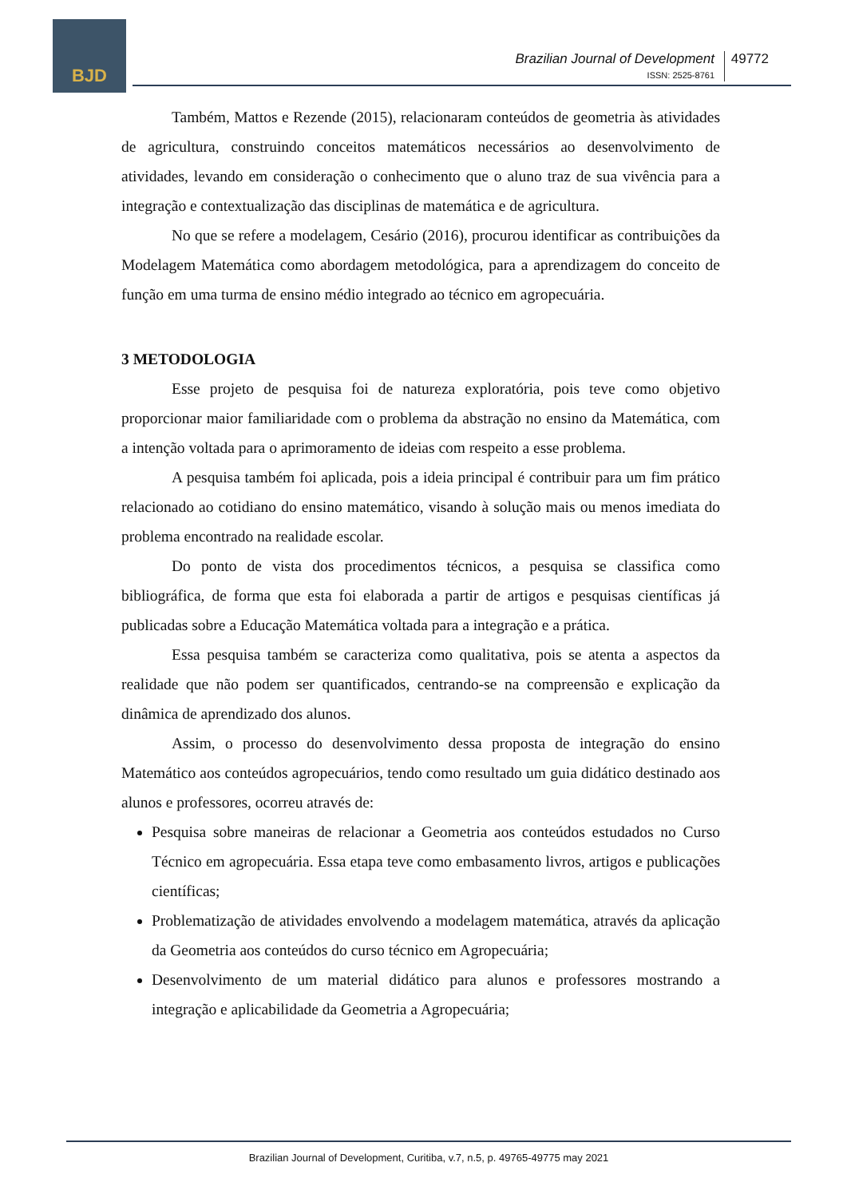BJD
Brazilian Journal of Development
ISSN: 2525-8761
49772
Também, Mattos e Rezende (2015), relacionaram conteúdos de geometria às atividades de agricultura, construindo conceitos matemáticos necessários ao desenvolvimento de atividades, levando em consideração o conhecimento que o aluno traz de sua vivência para a integração e contextualização das disciplinas de matemática e de agricultura.
No que se refere a modelagem, Cesário (2016), procurou identificar as contribuições da Modelagem Matemática como abordagem metodológica, para a aprendizagem do conceito de função em uma turma de ensino médio integrado ao técnico em agropecuária.
3 METODOLOGIA
Esse projeto de pesquisa foi de natureza exploratória, pois teve como objetivo proporcionar maior familiaridade com o problema da abstração no ensino da Matemática, com a intenção voltada para o aprimoramento de ideias com respeito a esse problema.
A pesquisa também foi aplicada, pois a ideia principal é contribuir para um fim prático relacionado ao cotidiano do ensino matemático, visando à solução mais ou menos imediata do problema encontrado na realidade escolar.
Do ponto de vista dos procedimentos técnicos, a pesquisa se classifica como bibliográfica, de forma que esta foi elaborada a partir de artigos e pesquisas científicas já publicadas sobre a Educação Matemática voltada para a integração e a prática.
Essa pesquisa também se caracteriza como qualitativa, pois se atenta a aspectos da realidade que não podem ser quantificados, centrando-se na compreensão e explicação da dinâmica de aprendizado dos alunos.
Assim, o processo do desenvolvimento dessa proposta de integração do ensino Matemático aos conteúdos agropecuários, tendo como resultado um guia didático destinado aos alunos e professores, ocorreu através de:
Pesquisa sobre maneiras de relacionar a Geometria aos conteúdos estudados no Curso Técnico em agropecuária. Essa etapa teve como embasamento livros, artigos e publicações científicas;
Problematização de atividades envolvendo a modelagem matemática, através da aplicação da Geometria aos conteúdos do curso técnico em Agropecuária;
Desenvolvimento de um material didático para alunos e professores mostrando a integração e aplicabilidade da Geometria a Agropecuária;
Brazilian Journal of Development, Curitiba, v.7, n.5, p. 49765-49775 may 2021